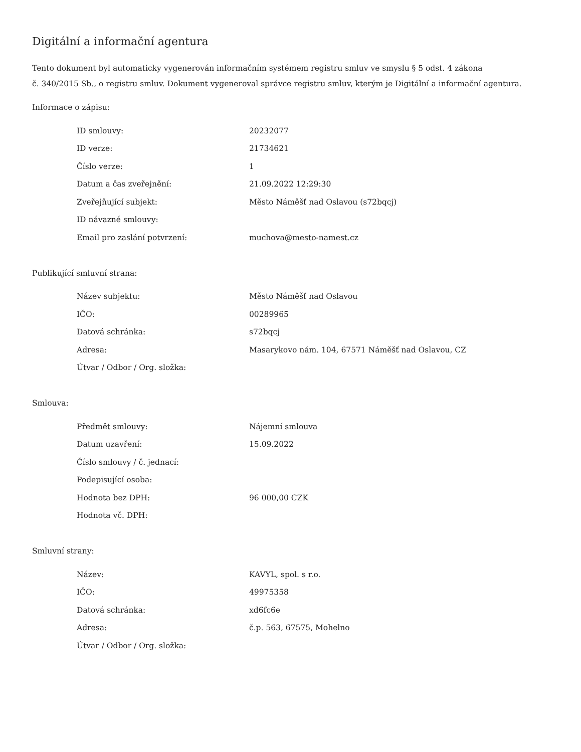Digitální a informační agentura
Tento dokument byl automaticky vygenerován informačním systémem registru smluv ve smyslu § 5 odst. 4 zákona
č. 340/2015 Sb., o registru smluv. Dokument vygeneroval správce registru smluv, kterým je Digitální a informační agentura.
Informace o zápisu:
| ID smlouvy: | 20232077 |
| ID verze: | 21734621 |
| Číslo verze: | 1 |
| Datum a čas zveřejnění: | 21.09.2022 12:29:30 |
| Zveřejňující subjekt: | Město Náměšť nad Oslavou (s72bqcj) |
| ID návazné smlouvy: | |
| Email pro zaslání potvrzení: | muchova@mesto-namest.cz |
Publikující smluvní strana:
| Název subjektu: | Město Náměšť nad Oslavou |
| IČO: | 00289965 |
| Datová schránka: | s72bqcj |
| Adresa: | Masarykovo nám. 104, 67571 Náměšť nad Oslavou, CZ |
| Útvar / Odbor / Org. složka: | |
Smlouva:
| Předmět smlouvy: | Nájemní smlouva |
| Datum uzavření: | 15.09.2022 |
| Číslo smlouvy / č. jednací: | |
| Podepisující osoba: | |
| Hodnota bez DPH: | 96 000,00 CZK |
| Hodnota vč. DPH: | |
Smluvní strany:
| Název: | KAVYL, spol. s r.o. |
| IČO: | 49975358 |
| Datová schránka: | xd6fc6e |
| Adresa: | č.p. 563, 67575, Mohelno |
| Útvar / Odbor / Org. složka: | |